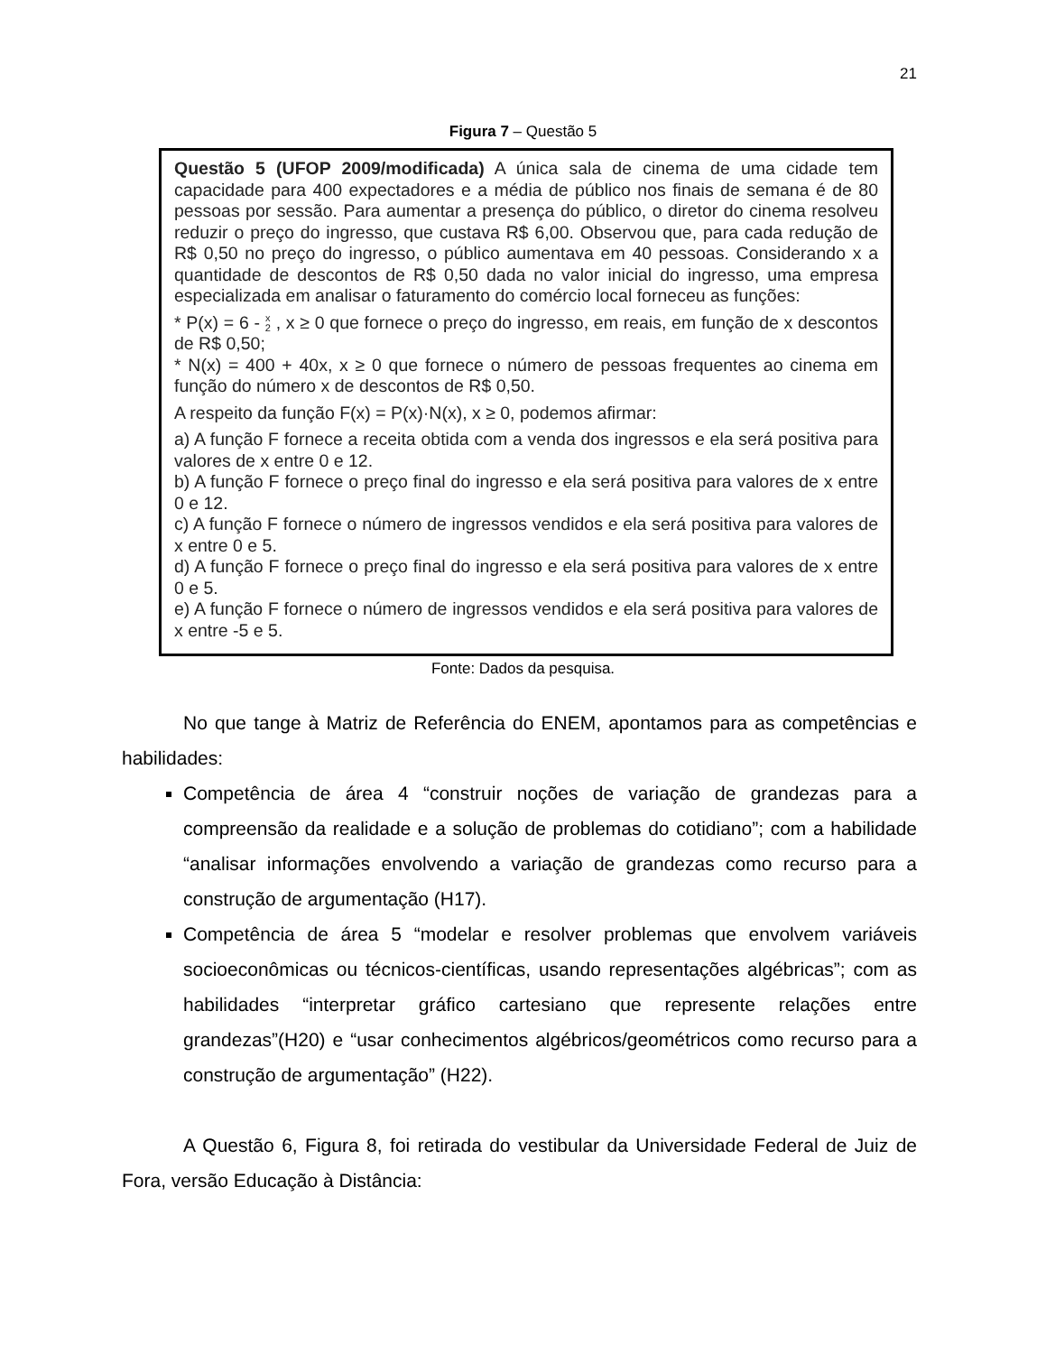21
Figura 7 – Questão 5
Questão 5 (UFOP 2009/modificada) A única sala de cinema de uma cidade tem capacidade para 400 expectadores e a média de público nos finais de semana é de 80 pessoas por sessão. Para aumentar a presença do público, o diretor do cinema resolveu reduzir o preço do ingresso, que custava R$ 6,00. Observou que, para cada redução de R$ 0,50 no preço do ingresso, o público aumentava em 40 pessoas. Considerando x a quantidade de descontos de R$ 0,50 dada no valor inicial do ingresso, uma empresa especializada em analisar o faturamento do comércio local forneceu as funções:
* P(x) = 6 - x
2 , x ≥ 0 que fornece o preço do ingresso, em reais, em função de x descontos de R$ 0,50;
* N(x) = 400 + 40x, x ≥ 0 que fornece o número de pessoas frequentes ao cinema em função do número x de descontos de R$ 0,50.
A respeito da função F(x) = P(x)·N(x), x ≥ 0, podemos afirmar:
a) A função F fornece a receita obtida com a venda dos ingressos e ela será positiva para valores de x entre 0 e 12.
b) A função F fornece o preço final do ingresso e ela será positiva para valores de x entre 0 e 12.
c) A função F fornece o número de ingressos vendidos e ela será positiva para valores de x entre 0 e 5.
d) A função F fornece o preço final do ingresso e ela será positiva para valores de x entre 0 e 5.
e) A função F fornece o número de ingressos vendidos e ela será positiva para valores de x entre -5 e 5.
Fonte: Dados da pesquisa.
No que tange à Matriz de Referência do ENEM, apontamos para as competências e habilidades:
Competência de área 4 “construir noções de variação de grandezas para a compreensão da realidade e a solução de problemas do cotidiano”; com a habilidade “analisar informações envolvendo a variação de grandezas como recurso para a construção de argumentação (H17).
Competência de área 5 “modelar e resolver problemas que envolvem variáveis socioeconômicas ou técnicos-científicas, usando representações algébricas”; com as habilidades “interpretar gráfico cartesiano que represente relações entre grandezas”(H20) e “usar conhecimentos algébricos/geométricos como recurso para a construção de argumentação” (H22).
A Questão 6, Figura 8, foi retirada do vestibular da Universidade Federal de Juiz de Fora, versão Educação à Distância: